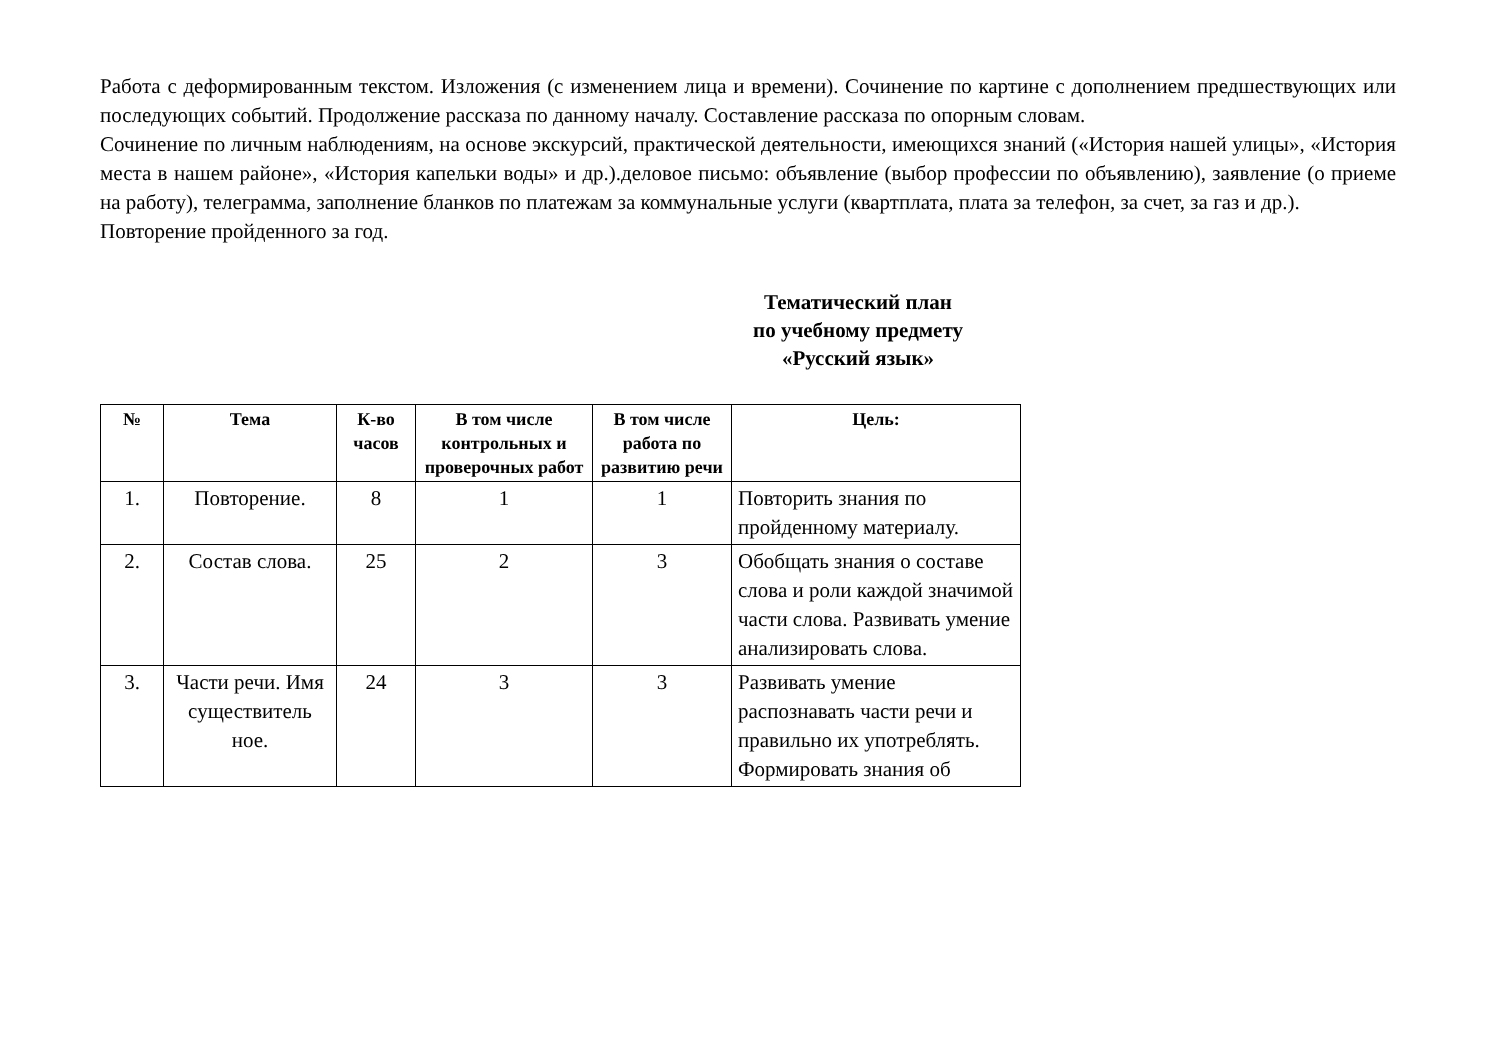Работа с деформированным текстом. Изложения (с изменением лица и времени). Сочинение по картине с дополнением предшествующих или последующих событий. Продолжение рассказа по данному началу. Составление рассказа по опорным словам.
Сочинение по личным наблюдениям, на основе экскурсий, практической деятельности, имеющихся знаний («История нашей улицы», «История места в нашем районе», «История капельки воды» и др.).деловое письмо: объявление (выбор профессии по объявлению), заявление (о приеме на работу), телеграмма, заполнение бланков по платежам за коммунальные услуги (квартплата, плата за телефон, за счет, за газ и др.).
Повторение пройденного за год.
Тематический план
по учебному предмету
«Русский язык»
| № | Тема | К-во часов | В том числе контрольных и проверочных работ | В том числе работа по развитию речи | Цель: |
| --- | --- | --- | --- | --- | --- |
| 1. | Повторение. | 8 | 1 | 1 | Повторить знания по пройденному материалу. |
| 2. | Состав слова. | 25 | 2 | 3 | Обобщать знания о составе слова и роли каждой значимой части слова. Развивать умение анализировать слова. |
| 3. | Части речи. Имя существитель ное. | 24 | 3 | 3 | Развивать умение распознавать части речи и правильно их употреблять. Формировать знания об |